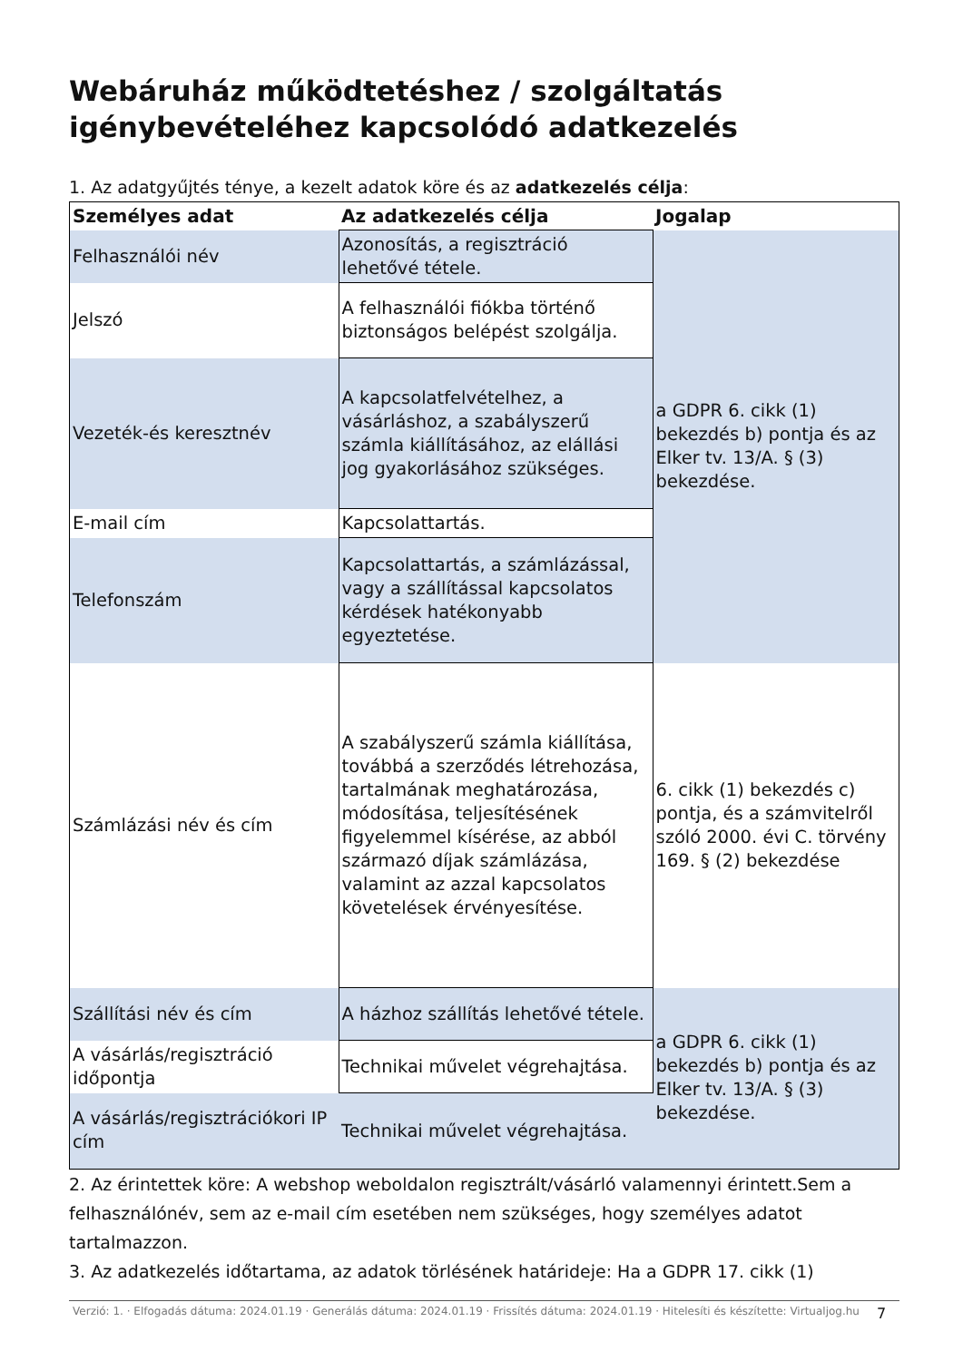Webáruház működtetéshez / szolgáltatás igénybevételéhez kapcsolódó adatkezelés
1. Az adatgyűjtés ténye, a kezelt adatok köre és az adatkezelés célja:
| Személyes adat | Az adatkezelés célja | Jogalap |
| --- | --- | --- |
| Felhasználói név | Azonosítás, a regisztráció lehetővé tétele. | a GDPR 6. cikk (1) bekezdés b) pontja és az Elker tv. 13/A. § (3) bekezdése. |
| Jelszó | A felhasználói fiókba történő biztonságos belépést szolgálja. | |
| Vezeték-és keresztnév | A kapcsolatfelvételhez, a vásárláshoz, a szabályszerű számla kiállításához, az elállási jog gyakorlásához szükséges. | |
| E-mail cím | Kapcsolattartás. | |
| Telefonszám | Kapcsolattartás, a számlázással, vagy a szállítással kapcsolatos kérdések hatékonyabb egyeztetése. | |
| Számlázási név és cím | A szabályszerű számla kiállítása, továbbá a szerződés létrehozása, tartalmának meghatározása, módosítása, teljesítésének figyelemmel kísérése, az abból származó díjak számlázása, valamint az azzal kapcsolatos követelések érvényesítése. | 6. cikk (1) bekezdés c) pontja, és a számvitelről szóló 2000. évi C. törvény 169. § (2) bekezdése |
| Szállítási név és cím | A házhoz szállítás lehetővé tétele. | a GDPR 6. cikk (1) bekezdés b) pontja és az Elker tv. 13/A. § (3) bekezdése. |
| A vásárlás/regisztráció időpontja | Technikai művelet végrehajtása. | |
| A vásárlás/regisztrációkori IP cím | Technikai művelet végrehajtása. | |
2. Az érintettek köre: A webshop weboldalon regisztrált/vásárló valamennyi érintett.Sem a felhasználónév, sem az e-mail cím esetében nem szükséges, hogy személyes adatot tartalmazzon.
3. Az adatkezelés időtartama, az adatok törlésének határideje: Ha a GDPR 17. cikk (1)
Verzió: 1. · Elfogadás dátuma: 2024.01.19 · Generálás dátuma: 2024.01.19 · Frissítés dátuma: 2024.01.19 · Hitelesíti és készítette: Virtualjog.hu
7